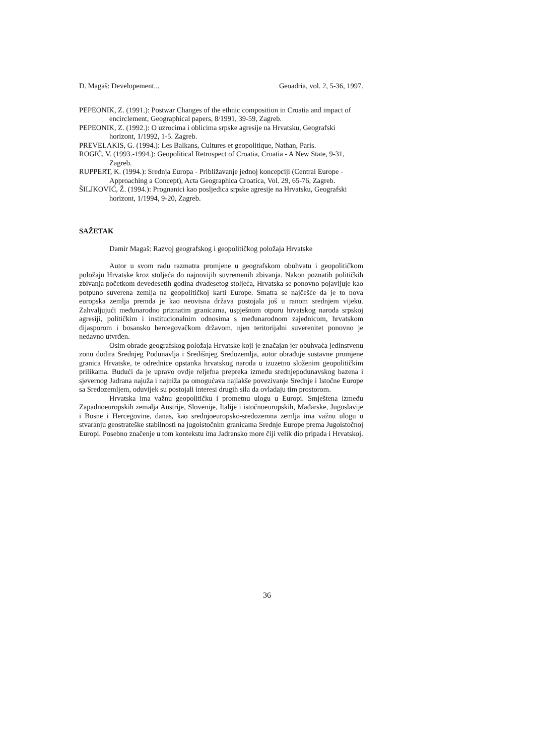D. Magaš: Developement... Geoadria, vol. 2, 5-36, 1997.
PEPEONIK, Z. (1991.): Postwar Changes of the ethnic composition in Croatia and impact of encirclement, Geographical papers, 8/1991, 39-59, Zagreb.
PEPEONIK, Z. (1992.): O uzrocima i oblicima srpske agresije na Hrvatsku, Geografski horizont, 1/1992, 1-5. Zagreb.
PREVELAKIS, G. (1994.): Les Balkans, Cultures et geopolitique, Nathan, Paris.
ROGIĆ, V. (1993.-1994.): Geopolitical Retrospect of Croatia, Croatia - A New State, 9-31, Zagreb.
RUPPERT, K. (1994.): Srednja Europa - Približavanje jednoj koncepciji (Central Europe - Approaching a Concept), Acta Geographica Croatica, Vol. 29, 65-76, Zagreb.
ŠILJKOVIĆ, Ž. (1994.): Prognanici kao posljedica srpske agresije na Hrvatsku, Geografski horizont, 1/1994, 9-20, Zagreb.
SAŽETAK
Damir Magaš: Razvoj geografskog i geopolitičkog položaja Hrvatske
Autor u svom radu razmatra promjene u geografskom obuhvatu i geopolitičkom položaju Hrvatske kroz stoljeća do najnovijih suvremenih zbivanja. Nakon poznatih političkih zbivanja početkom devedesetih godina dvadesetog stoljeća, Hrvatska se ponovno pojavljuje kao potpuno suverena zemlja na geopolitičkoj karti Europe. Smatra se najčešće da je to nova europska zemlja premda je kao neovisna država postojala još u ranom srednjem vijeku. Zahvaljujući međunarodno priznatim granicama, uspješnom otporu hrvatskog naroda srpskoj agresiji, političkim i institucionalnim odnosima s međunarodnom zajednicom, hrvatskom dijasporom i bosansko hercegovačkom državom, njen teritorijalni suverenitet ponovno je nedavno utvrđen.
Osim obrade geografskog položaja Hrvatske koji je značajan jer obuhvaća jedinstvenu zonu dodira Srednjeg Podunavlja i Središnjeg Sredozemlja, autor obrađuje sustavne promjene granica Hrvatske, te odrednice opstanka hrvatskog naroda u izuzetno složenim geopolitičkim prilikama. Budući da je upravo ovdje reljefna prepreka između srednjepodunavskog bazena i sjevernog Jadrana najuža i najniža pa omogućava najlakše povezivanje Srednje i Istočne Europe sa Sredozemljem, oduvijek su postojali interesi drugih sila da ovladaju tim prostorom.
Hrvatska ima važnu geopolitičku i prometnu ulogu u Europi. Smještena između Zapadnoeuropskih zemalja Austrije, Slovenije, Italije i istočnoeuropskih, Mađarske, Jugoslavije i Bosne i Hercegovine, danas, kao srednjoeuropsko-sredozemna zemlja ima važnu ulogu u stvaranju geostrateške stabilnosti na jugoistočnim granicama Srednje Europe prema Jugoistočnoj Europi. Posebno značenje u tom kontekstu ima Jadransko more čiji velik dio pripada i Hrvatskoj.
36